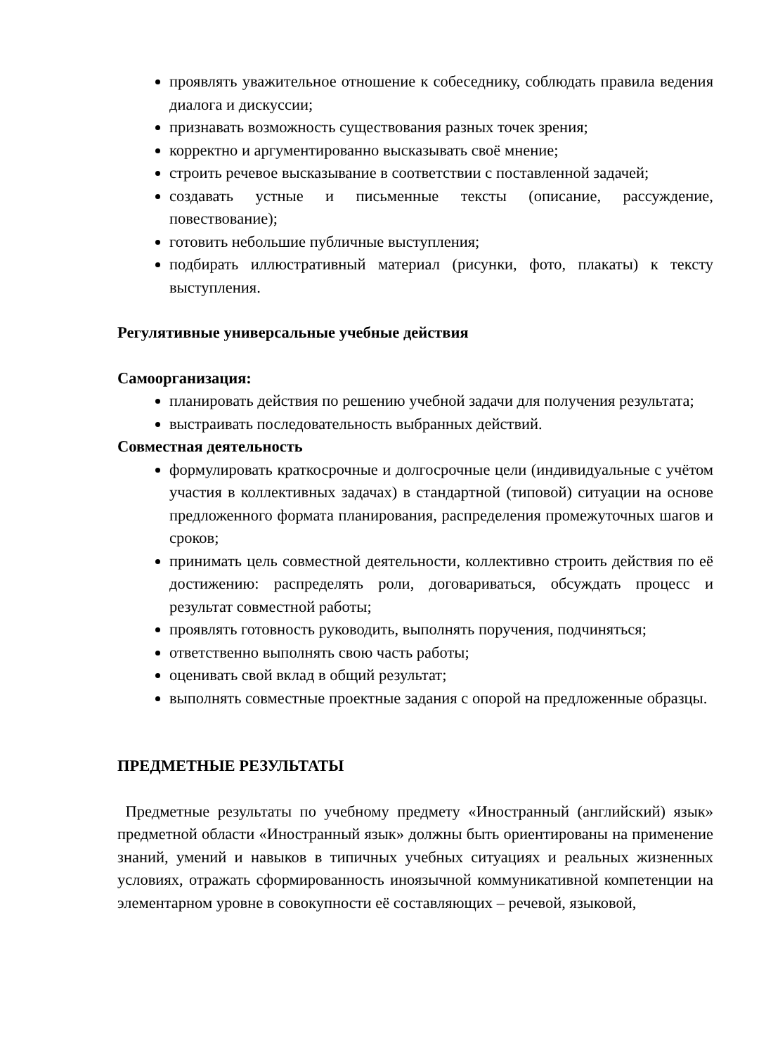проявлять уважительное отношение к собеседнику, соблюдать правила ведения диалога и дискуссии;
признавать возможность существования разных точек зрения;
корректно и аргументированно высказывать своё мнение;
строить речевое высказывание в соответствии с поставленной задачей;
создавать устные и письменные тексты (описание, рассуждение, повествование);
готовить небольшие публичные выступления;
подбирать иллюстративный материал (рисунки, фото, плакаты) к тексту выступления.
Регулятивные универсальные учебные действия
Самоорганизация:
планировать действия по решению учебной задачи для получения результата;
выстраивать последовательность выбранных действий.
Совместная деятельность
формулировать краткосрочные и долгосрочные цели (индивидуальные с учётом участия в коллективных задачах) в стандартной (типовой) ситуации на основе предложенного формата планирования, распределения промежуточных шагов и сроков;
принимать цель совместной деятельности, коллективно строить действия по её достижению: распределять роли, договариваться, обсуждать процесс и результат совместной работы;
проявлять готовность руководить, выполнять поручения, подчиняться;
ответственно выполнять свою часть работы;
оценивать свой вклад в общий результат;
выполнять совместные проектные задания с опорой на предложенные образцы.
ПРЕДМЕТНЫЕ РЕЗУЛЬТАТЫ
Предметные результаты по учебному предмету «Иностранный (английский) язык» предметной области «Иностранный язык» должны быть ориентированы на применение знаний, умений и навыков в типичных учебных ситуациях и реальных жизненных условиях, отражать сформированность иноязычной коммуникативной компетенции на элементарном уровне в совокупности её составляющих – речевой, языковой,